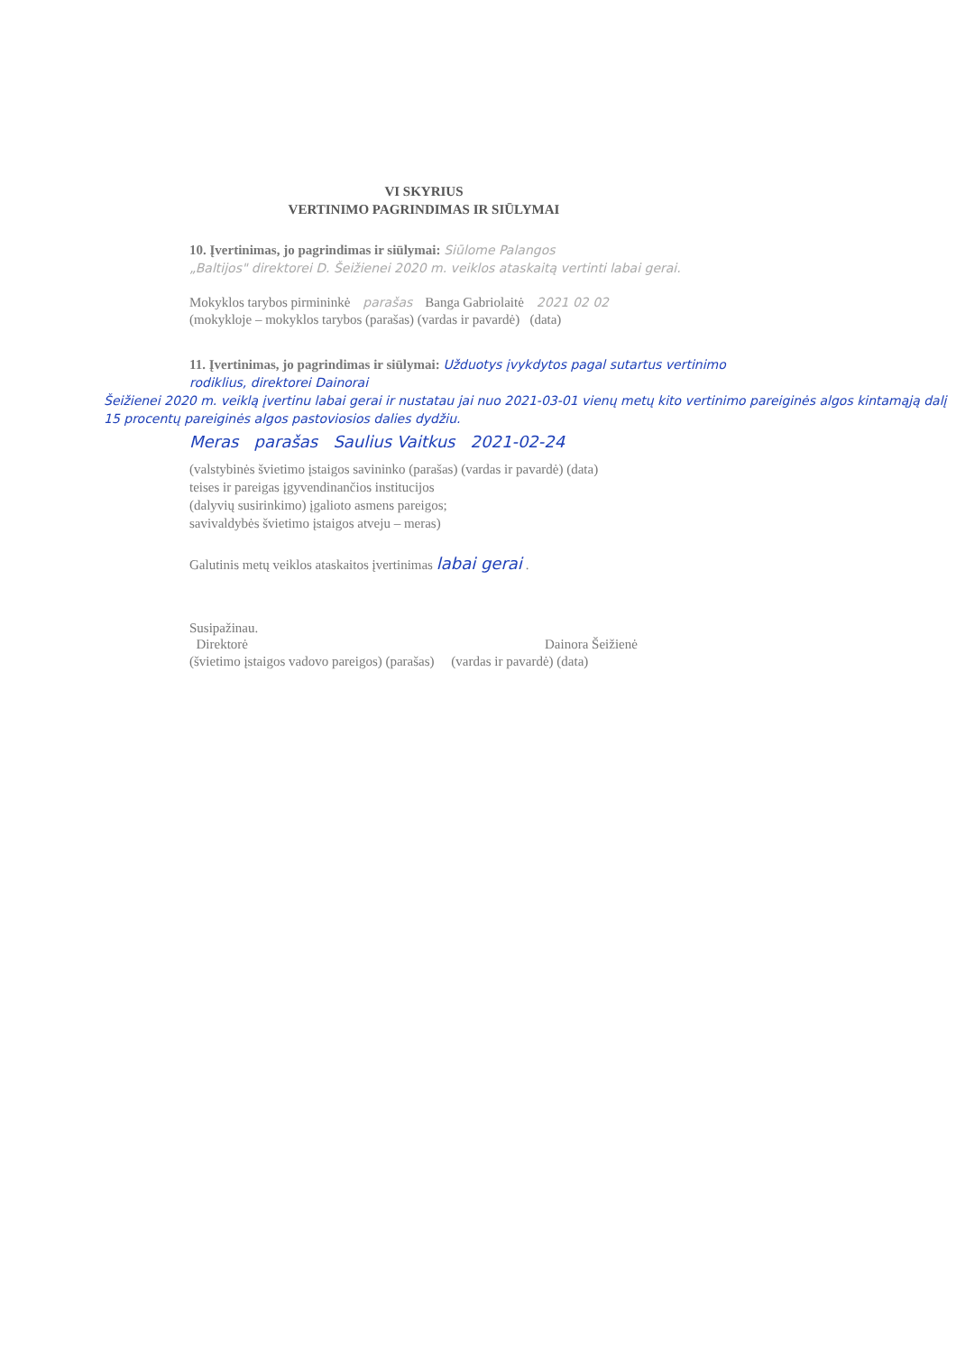VI SKYRIUS
VERTINIMO PAGRINDIMAS IR SIŪLYMAI
10. Įvertinimas, jo pagrindimas ir siūlymai: Siūlome Palangos
„Baltijos" direktorei D. Šeižienei 2020 m. veiklos ataskaitą vertinti labai gerai.
Mokyklos tarybos pirmininkė parašas Banga Gabriolaitė 2021 02 02
(mokykloje – mokyklos tarybos (parašas) (vardas ir pavardė) (data)
11. Įvertinimas, jo pagrindimas ir siūlymai: Užduotys įvykdytos pagal sutartus vertinimo rodiklius, direktorei Dainorai
Šeižienei 2020 m. veiklą įvertinu labai gerai ir nustatau jai nuo 2021-03-01 vienų metų kito vertinimo pareiginės algos kintamąją dalį 15 procentų pareiginės algos pastoviosios dalies dydžiu.
Meras parašas Saulius Vaitkus 2021-02-24
(valstybinės švietimo įstaigos savininko (parašas) (vardas ir pavardė) (data)
teises ir pareigas įgyvendinančios institucijos
(dalyvių susirinkimo) įgalioto asmens pareigos;
savivaldybės švietimo įstaigos atveju – meras)
Galutinis metų veiklos ataskaitos įvertinimas labai gerai .
Susipažinau.
Direktorė Dainora Šeižienė
(švietimo įstaigos vadovo pareigos) (parašas) (vardas ir pavardė) (data)